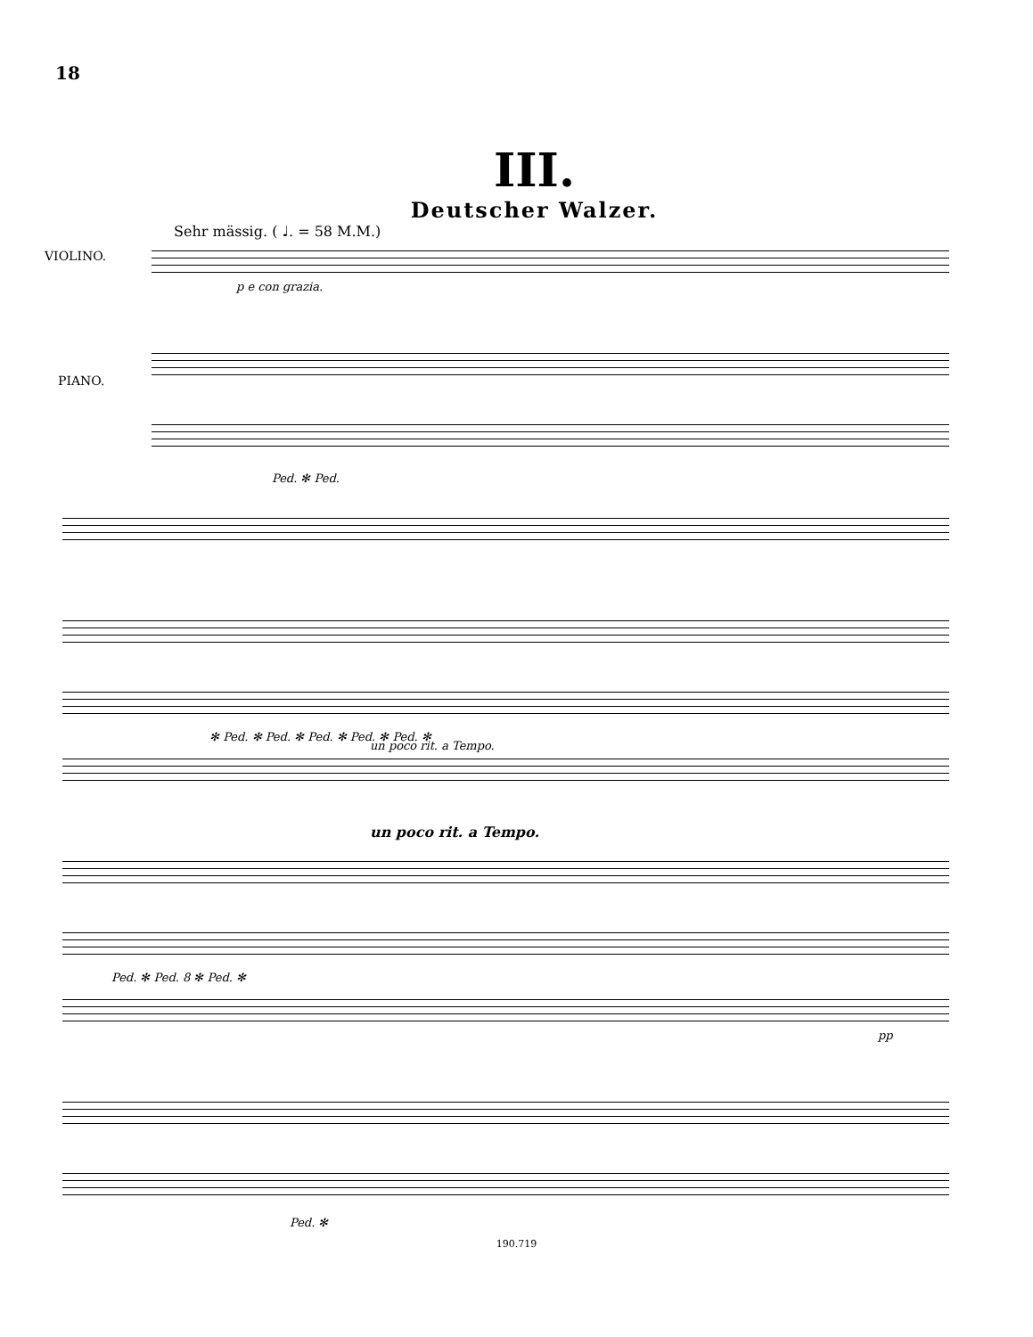18
III.
Deutscher Walzer.
Sehr mässig. ( ♩. = 58 M.M.)
VIOLINO.
p e con grazia.
PIANO.
Ped. ✻ Ped.
✻ Ped. ✻ Ped. ✻ Ped. ✻ Ped. ✻ Ped. ✻
un poco rit. a Tempo.
un poco rit. a Tempo.
Ped. ✻ Ped. 8 ✻ Ped. ✻
pp
Ped. ✻
190.719